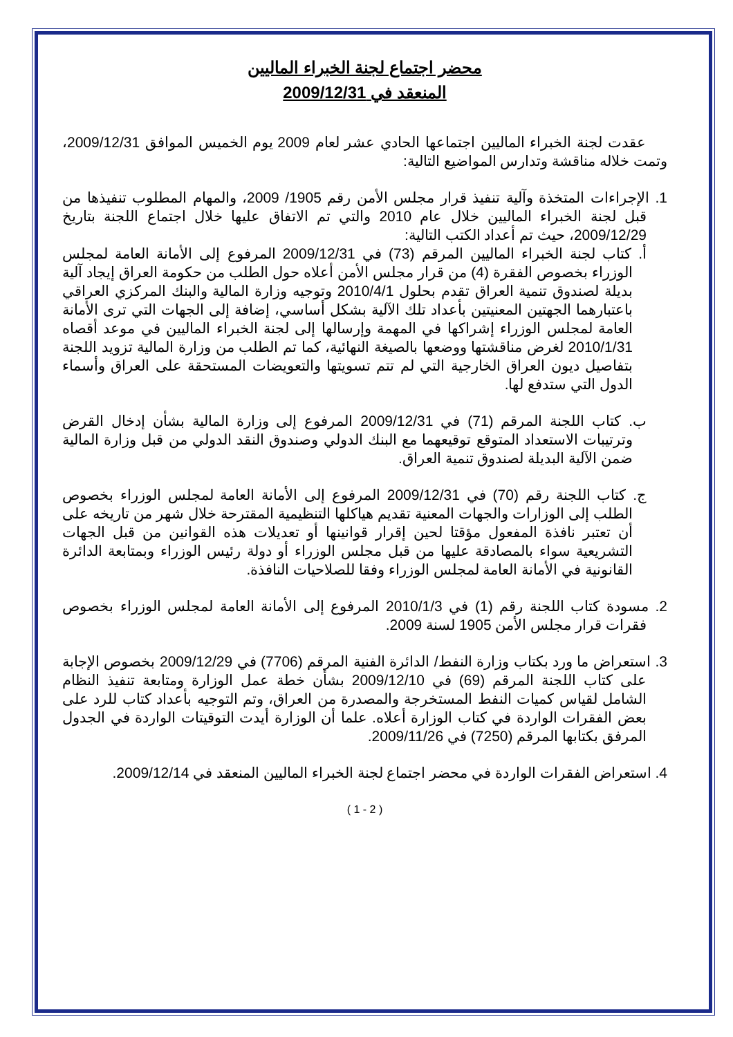محضر اجتماع لجنة الخبراء الماليين
المنعقد في 2009/12/31
عقدت لجنة الخبراء الماليين اجتماعها الحادي عشر لعام 2009 يوم الخميس الموافق 2009/12/31، وتمت خلاله مناقشة وتدارس المواضيع التالية:
1. الإجراءات المتخذة وآلية تنفيذ قرار مجلس الأمن رقم 1905/ 2009، والمهام المطلوب تنفيذها من قبل لجنة الخبراء الماليين خلال عام 2010 والتي تم الاتفاق عليها خلال اجتماع اللجنة بتاريخ 2009/12/29، حيث تم أعداد الكتب التالية:
أ. كتاب لجنة الخبراء الماليين المرقم (73) في 2009/12/31 المرفوع إلى الأمانة العامة لمجلس الوزراء بخصوص الفقرة (4) من قرار مجلس الأمن أعلاه حول الطلب من حكومة العراق إيجاد آلية بديلة لصندوق تنمية العراق تقدم بحلول 2010/4/1 وتوجيه وزارة المالية والبنك المركزي العراقي باعتبارهما الجهتين المعنيتين بأعداد تلك الآلية بشكل أساسي، إضافة إلى الجهات التي ترى الأمانة العامة لمجلس الوزراء إشراكها في المهمة وإرسالها إلى لجنة الخبراء الماليين في موعد أقصاه 2010/1/31 لغرض مناقشتها ووضعها بالصيغة النهائية، كما تم الطلب من وزارة المالية تزويد اللجنة بتفاصيل ديون العراق الخارجية التي لم تتم تسويتها والتعويضات المستحقة على العراق وأسماء الدول التي ستدفع لها.
ب. كتاب اللجنة المرقم (71) في 2009/12/31 المرفوع إلى وزارة المالية بشأن إدخال القرض وترتيبات الاستعداد المتوقع توقيعهما مع البنك الدولي وصندوق النقد الدولي من قبل وزارة المالية ضمن الآلية البديلة لصندوق تنمية العراق.
ج. كتاب اللجنة رقم (70) في 2009/12/31 المرفوع إلى الأمانة العامة لمجلس الوزراء بخصوص الطلب إلى الوزارات والجهات المعنية تقديم هياكلها التنظيمية المقترحة خلال شهر من تاريخه على أن تعتبر نافذة المفعول مؤقتا لحين إقرار قوانينها أو تعديلات هذه القوانين من قبل الجهات التشريعية سواء بالمصادقة عليها من قبل مجلس الوزراء أو دولة رئيس الوزراء وبمتابعة الدائرة القانونية في الأمانة العامة لمجلس الوزراء وفقا للصلاحيات النافذة.
2. مسودة كتاب اللجنة رقم (1) في 2010/1/3 المرفوع إلى الأمانة العامة لمجلس الوزراء بخصوص فقرات قرار مجلس الأمن 1905 لسنة 2009.
3. استعراض ما ورد بكتاب وزارة النفط/ الدائرة الفنية المرقم (7706) في 2009/12/29 بخصوص الإجابة على كتاب اللجنة المرقم (69) في 2009/12/10 بشأن خطة عمل الوزارة ومتابعة تنفيذ النظام الشامل لقياس كميات النفط المستخرجة والمصدرة من العراق، وتم التوجيه بأعداد كتاب للرد على بعض الفقرات الواردة في كتاب الوزارة أعلاه. علما أن الوزارة أيدت التوقيتات الواردة في الجدول المرفق بكتابها المرقم (7250) في 2009/11/26.
4. استعراض الفقرات الواردة في محضر اجتماع لجنة الخبراء الماليين المنعقد في 2009/12/14.
( 2 - 1 )